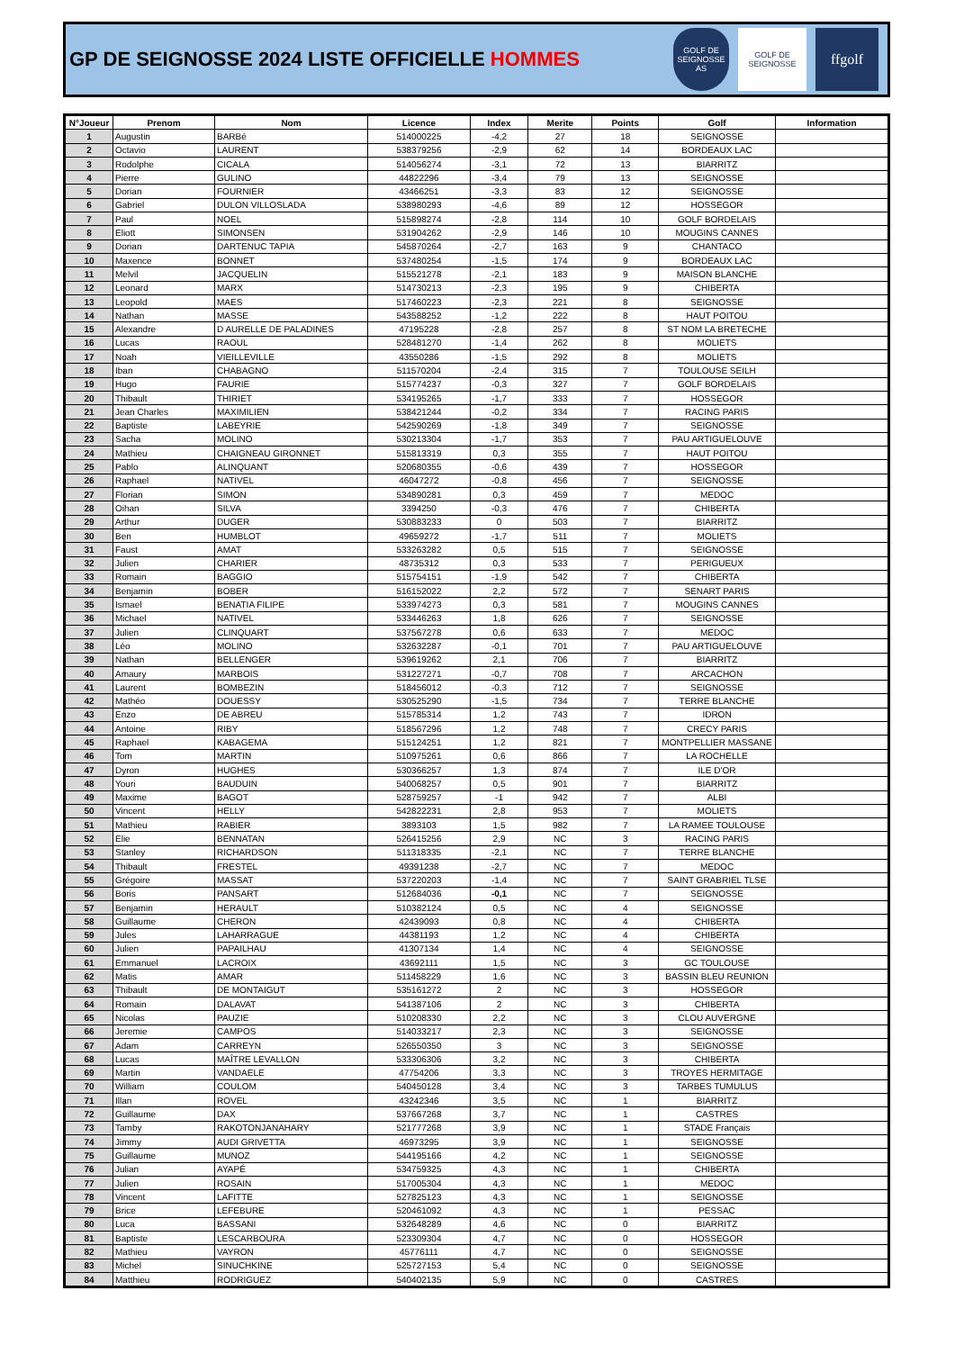GP DE SEIGNOSSE 2024 LISTE OFFICIELLE HOMMES
GOLF DE SEIGNOSSE AS
GOLF DE SEIGNOSSE
ffgolf
| N°Joueur | Prenom | Nom | Licence | Index | Merite | Points | Golf | Information |
| --- | --- | --- | --- | --- | --- | --- | --- | --- |
| 1 | Augustin | BARBé | 514000225 | -4,2 | 27 | 18 | SEIGNOSSE | |
| 2 | Octavio | LAURENT | 538379256 | -2,9 | 62 | 14 | BORDEAUX LAC | |
| 3 | Rodolphe | CICALA | 514056274 | -3,1 | 72 | 13 | BIARRITZ | |
| 4 | Pierre | GULINO | 44822296 | -3,4 | 79 | 13 | SEIGNOSSE | |
| 5 | Dorian | FOURNIER | 43466251 | -3,3 | 83 | 12 | SEIGNOSSE | |
| 6 | Gabriel | DULON VILLOSLADA | 538980293 | -4,6 | 89 | 12 | HOSSEGOR | |
| 7 | Paul | NOEL | 515898274 | -2,8 | 114 | 10 | GOLF BORDELAIS | |
| 8 | Eliott | SIMONSEN | 531904262 | -2,9 | 146 | 10 | MOUGINS CANNES | |
| 9 | Dorian | DARTENUC TAPIA | 545870264 | -2,7 | 163 | 9 | CHANTACO | |
| 10 | Maxence | BONNET | 537480254 | -1,5 | 174 | 9 | BORDEAUX LAC | |
| 11 | Melvil | JACQUELIN | 515521278 | -2,1 | 183 | 9 | MAISON BLANCHE | |
| 12 | Leonard | MARX | 514730213 | -2,3 | 195 | 9 | CHIBERTA | |
| 13 | Leopold | MAES | 517460223 | -2,3 | 221 | 8 | SEIGNOSSE | |
| 14 | Nathan | MASSE | 543588252 | -1,2 | 222 | 8 | HAUT POITOU | |
| 15 | Alexandre | D AURELLE DE PALADINES | 47195228 | -2,8 | 257 | 8 | ST NOM LA BRETECHE | |
| 16 | Lucas | RAOUL | 528481270 | -1,4 | 262 | 8 | MOLIETS | |
| 17 | Noah | VIEILLEVILLE | 43550286 | -1,5 | 292 | 8 | MOLIETS | |
| 18 | Iban | CHABAGNO | 511570204 | -2,4 | 315 | 7 | TOULOUSE SEILH | |
| 19 | Hugo | FAURIE | 515774237 | -0,3 | 327 | 7 | GOLF BORDELAIS | |
| 20 | Thibault | THIRIET | 534195265 | -1,7 | 333 | 7 | HOSSEGOR | |
| 21 | Jean Charles | MAXIMILIEN | 538421244 | -0,2 | 334 | 7 | RACING PARIS | |
| 22 | Baptiste | LABEYRIE | 542590269 | -1,8 | 349 | 7 | SEIGNOSSE | |
| 23 | Sacha | MOLINO | 530213304 | -1,7 | 353 | 7 | PAU ARTIGUELOUVE | |
| 24 | Mathieu | CHAIGNEAU GIRONNET | 515813319 | 0,3 | 355 | 7 | HAUT POITOU | |
| 25 | Pablo | ALINQUANT | 520680355 | -0,6 | 439 | 7 | HOSSEGOR | |
| 26 | Raphael | NATIVEL | 46047272 | -0,8 | 456 | 7 | SEIGNOSSE | |
| 27 | Florian | SIMON | 534890281 | 0,3 | 459 | 7 | MEDOC | |
| 28 | Oihan | SILVA | 3394250 | -0,3 | 476 | 7 | CHIBERTA | |
| 29 | Arthur | DUGER | 530883233 | 0 | 503 | 7 | BIARRITZ | |
| 30 | Ben | HUMBLOT | 49659272 | -1,7 | 511 | 7 | MOLIETS | |
| 31 | Faust | AMAT | 533263282 | 0,5 | 515 | 7 | SEIGNOSSE | |
| 32 | Julien | CHARIER | 48735312 | 0,3 | 533 | 7 | PERIGUEUX | |
| 33 | Romain | BAGGIO | 515754151 | -1,9 | 542 | 7 | CHIBERTA | |
| 34 | Benjamin | BOBER | 516152022 | 2,2 | 572 | 7 | SENART PARIS | |
| 35 | Ismael | BENATIA FILIPE | 533974273 | 0,3 | 581 | 7 | MOUGINS CANNES | |
| 36 | Michael | NATIVEL | 533446263 | 1,8 | 626 | 7 | SEIGNOSSE | |
| 37 | Julien | CLINQUART | 537567278 | 0,6 | 633 | 7 | MEDOC | |
| 38 | Léo | MOLINO | 532632287 | -0,1 | 701 | 7 | PAU ARTIGUELOUVE | |
| 39 | Nathan | BELLENGER | 539619262 | 2,1 | 706 | 7 | BIARRITZ | |
| 40 | Amaury | MARBOIS | 531227271 | -0,7 | 708 | 7 | ARCACHON | |
| 41 | Laurent | BOMBEZIN | 518456012 | -0,3 | 712 | 7 | SEIGNOSSE | |
| 42 | Mathéo | DOUESSY | 530525290 | -1,5 | 734 | 7 | TERRE BLANCHE | |
| 43 | Enzo | DE ABREU | 515785314 | 1,2 | 743 | 7 | IDRON | |
| 44 | Antoine | RIBY | 518567296 | 1,2 | 748 | 7 | CRECY PARIS | |
| 45 | Raphael | KABAGEMA | 515124251 | 1,2 | 821 | 7 | MONTPELLIER MASSANE | |
| 46 | Tom | MARTIN | 510975261 | 0,6 | 866 | 7 | LA ROCHELLE | |
| 47 | Dyron | HUGHES | 530366257 | 1,3 | 874 | 7 | ILE D'OR | |
| 48 | Youri | BAUDUIN | 540068257 | 0,5 | 901 | 7 | BIARRITZ | |
| 49 | Maxime | BAGOT | 528759257 | -1 | 942 | 7 | ALBI | |
| 50 | Vincent | HELLY | 542822231 | 2,8 | 953 | 7 | MOLIETS | |
| 51 | Mathieu | RABIER | 3893103 | 1,5 | 982 | 7 | LA RAMEE TOULOUSE | |
| 52 | Elie | BENNATAN | 526415256 | 2,9 | NC | 3 | RACING PARIS | |
| 53 | Stanley | RICHARDSON | 511318335 | -2,1 | NC | 7 | TERRE BLANCHE | |
| 54 | Thibault | FRESTEL | 49391238 | -2,7 | NC | 7 | MEDOC | |
| 55 | Grégoire | MASSAT | 537220203 | -1,4 | NC | 7 | SAINT GRABRIEL TLSE | |
| 56 | Boris | PANSART | 512684036 | -0,1 | NC | 7 | SEIGNOSSE | |
| 57 | Benjamin | HERAULT | 510382124 | 0,5 | NC | 4 | SEIGNOSSE | |
| 58 | Guillaume | CHERON | 42439093 | 0,8 | NC | 4 | CHIBERTA | |
| 59 | Jules | LAHARRAGUE | 44381193 | 1,2 | NC | 4 | CHIBERTA | |
| 60 | Julien | PAPAILHAU | 41307134 | 1,4 | NC | 4 | SEIGNOSSE | |
| 61 | Emmanuel | LACROIX | 43692111 | 1,5 | NC | 3 | GC TOULOUSE | |
| 62 | Matis | AMAR | 511458229 | 1,6 | NC | 3 | BASSIN BLEU REUNION | |
| 63 | Thibault | DE MONTAIGUT | 535161272 | 2 | NC | 3 | HOSSEGOR | |
| 64 | Romain | DALAVAT | 541387106 | 2 | NC | 3 | CHIBERTA | |
| 65 | Nicolas | PAUZIE | 510208330 | 2,2 | NC | 3 | CLOU AUVERGNE | |
| 66 | Jeremie | CAMPOS | 514033217 | 2,3 | NC | 3 | SEIGNOSSE | |
| 67 | Adam | CARREYN | 526550350 | 3 | NC | 3 | SEIGNOSSE | |
| 68 | Lucas | MAÎTRE LEVALLON | 533306306 | 3,2 | NC | 3 | CHIBERTA | |
| 69 | Martin | VANDAELE | 47754206 | 3,3 | NC | 3 | TROYES HERMITAGE | |
| 70 | William | COULOM | 540450128 | 3,4 | NC | 3 | TARBES TUMULUS | |
| 71 | Illan | ROVEL | 43242346 | 3,5 | NC | 1 | BIARRITZ | |
| 72 | Guillaume | DAX | 537667268 | 3,7 | NC | 1 | CASTRES | |
| 73 | Tamby | RAKOTONJANAHARY | 521777268 | 3,9 | NC | 1 | STADE Français | |
| 74 | Jimmy | AUDI GRIVETTA | 46973295 | 3,9 | NC | 1 | SEIGNOSSE | |
| 75 | Guillaume | MUNOZ | 544195166 | 4,2 | NC | 1 | SEIGNOSSE | |
| 76 | Julian | AYAPÉ | 534759325 | 4,3 | NC | 1 | CHIBERTA | |
| 77 | Julien | ROSAIN | 517005304 | 4,3 | NC | 1 | MEDOC | |
| 78 | Vincent | LAFITTE | 527825123 | 4,3 | NC | 1 | SEIGNOSSE | |
| 79 | Brice | LEFEBURE | 520461092 | 4,3 | NC | 1 | PESSAC | |
| 80 | Luca | BASSANI | 532648289 | 4,6 | NC | 0 | BIARRITZ | |
| 81 | Baptiste | LESCARBOURA | 523309304 | 4,7 | NC | 0 | HOSSEGOR | |
| 82 | Mathieu | VAYRON | 45776111 | 4,7 | NC | 0 | SEIGNOSSE | |
| 83 | Michel | SINUCHKINE | 525727153 | 5,4 | NC | 0 | SEIGNOSSE | |
| 84 | Matthieu | RODRIGUEZ | 540402135 | 5,9 | NC | 0 | CASTRES | |